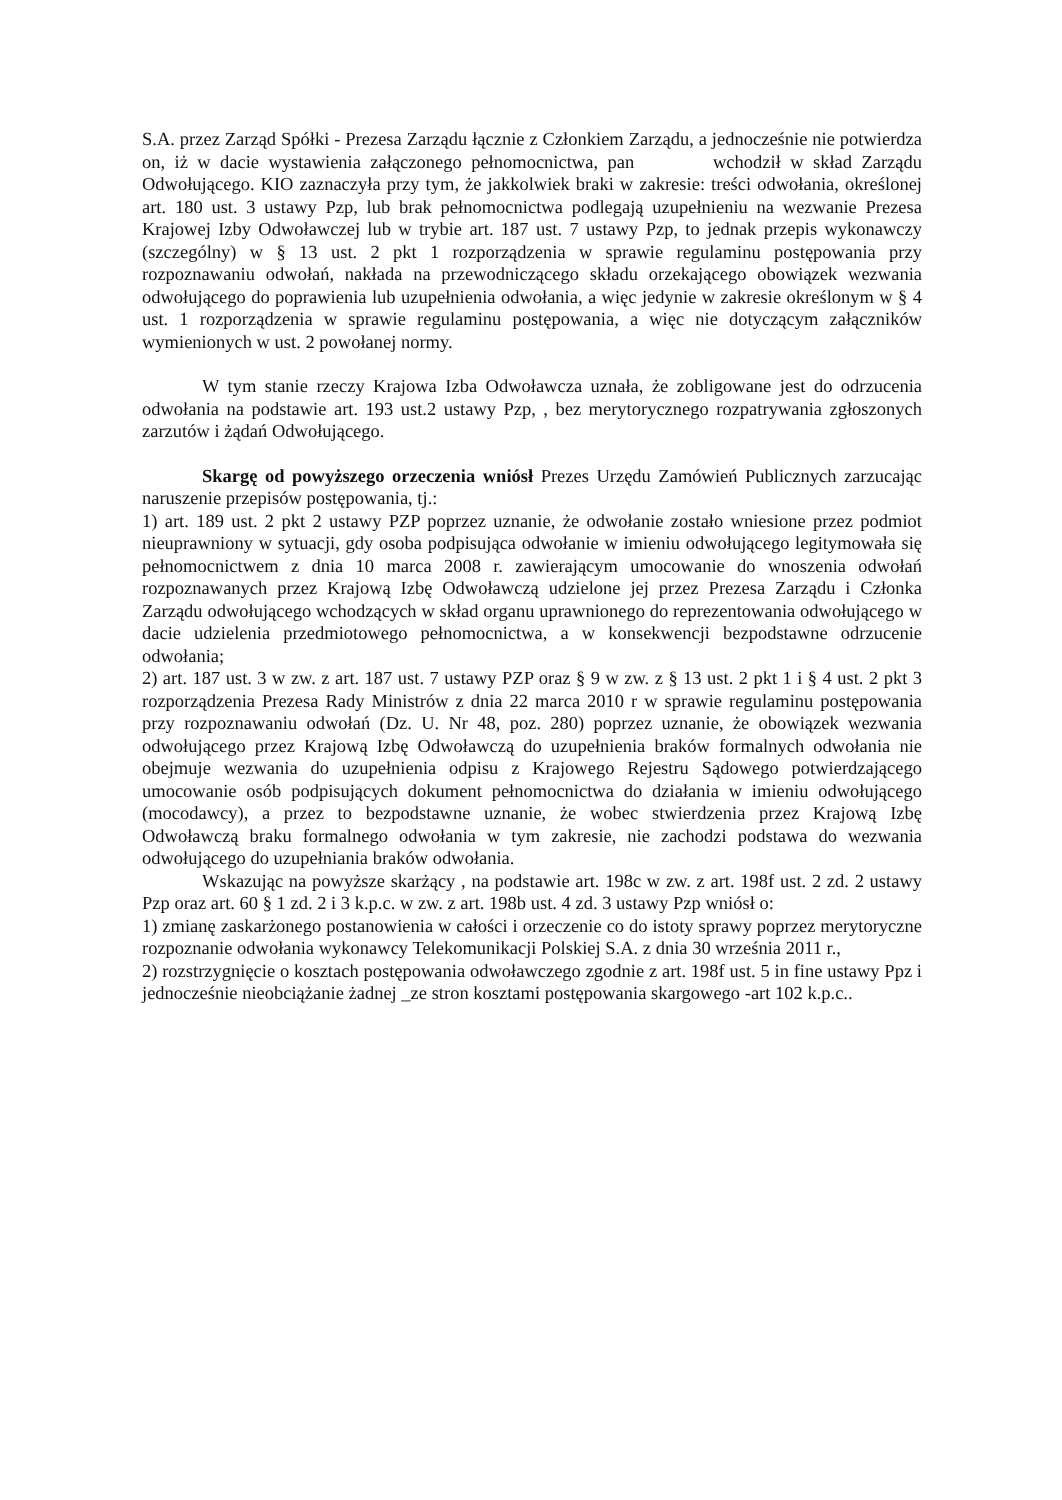S.A. przez Zarząd Spółki - Prezesa Zarządu łącznie z Członkiem Zarządu, a jednocześnie nie potwierdza on, iż w dacie wystawienia załączonego pełnomocnictwa, pan wchodził w skład Zarządu Odwołującego. KIO zaznaczyła przy tym, że jakkolwiek braki w zakresie: treści odwołania, określonej art. 180 ust. 3 ustawy Pzp, lub brak pełnomocnictwa podlegają uzupełnieniu na wezwanie Prezesa Krajowej Izby Odwoławczej lub w trybie art. 187 ust. 7 ustawy Pzp, to jednak przepis wykonawczy (szczególny) w § 13 ust. 2 pkt 1 rozporządzenia w sprawie regulaminu postępowania przy rozpoznawaniu odwołań, nakłada na przewodniczącego składu orzekającego obowiązek wezwania odwołującego do poprawienia lub uzupełnienia odwołania, a więc jedynie w zakresie określonym w § 4 ust. 1 rozporządzenia w sprawie regulaminu postępowania, a więc nie dotyczącym załączników wymienionych w ust. 2 powołanej normy.
W tym stanie rzeczy Krajowa Izba Odwoławcza uznała, że zobligowane jest do odrzucenia odwołania na podstawie art. 193 ust.2 ustawy Pzp, , bez merytorycznego rozpatrywania zgłoszonych zarzutów i żądań Odwołującego.
Skargę od powyższego orzeczenia wniósł Prezes Urzędu Zamówień Publicznych zarzucając naruszenie przepisów postępowania, tj.:
1) art. 189 ust. 2 pkt 2 ustawy PZP poprzez uznanie, że odwołanie zostało wniesione przez podmiot nieuprawniony w sytuacji, gdy osoba podpisująca odwołanie w imieniu odwołującego legitymowała się pełnomocnictwem z dnia 10 marca 2008 r. zawierającym umocowanie do wnoszenia odwołań rozpoznawanych przez Krajową Izbę Odwoławczą udzielone jej przez Prezesa Zarządu i Członka Zarządu odwołującego wchodzących w skład organu uprawnionego do reprezentowania odwołującego w dacie udzielenia przedmiotowego pełnomocnictwa, a w konsekwencji bezpodstawne odrzucenie odwołania;
2) art. 187 ust. 3 w zw. z art. 187 ust. 7 ustawy PZP oraz § 9 w zw. z § 13 ust. 2 pkt 1 i § 4 ust. 2 pkt 3 rozporządzenia Prezesa Rady Ministrów z dnia 22 marca 2010 r w sprawie regulaminu postępowania przy rozpoznawaniu odwołań (Dz. U. Nr 48, poz. 280) poprzez uznanie, że obowiązek wezwania odwołującego przez Krajową Izbę Odwoławczą do uzupełnienia braków formalnych odwołania nie obejmuje wezwania do uzupełnienia odpisu z Krajowego Rejestru Sądowego potwierdzającego umocowanie osób podpisujących dokument pełnomocnictwa do działania w imieniu odwołującego (mocodawcy), a przez to bezpodstawne uznanie, że wobec stwierdzenia przez Krajową Izbę Odwoławczą braku formalnego odwołania w tym zakresie, nie zachodzi podstawa do wezwania odwołującego do uzupełniania braków odwołania.
Wskazując na powyższe skarżący , na podstawie art. 198c w zw. z art. 198f ust. 2 zd. 2 ustawy Pzp oraz art. 60 § 1 zd. 2 i 3 k.p.c. w zw. z art. 198b ust. 4 zd. 3 ustawy Pzp wniósł o:
1) zmianę zaskarżonego postanowienia w całości i orzeczenie co do istoty sprawy poprzez merytoryczne rozpoznanie odwołania wykonawcy Telekomunikacji Polskiej S.A. z dnia 30 września 2011 r.,
2) rozstrzygnięcie o kosztach postępowania odwoławczego zgodnie z art. 198f ust. 5 in fine ustawy Ppz i jednocześnie nieobciążanie żadnej _ze stron kosztami postępowania skargowego -art 102 k.p.c..